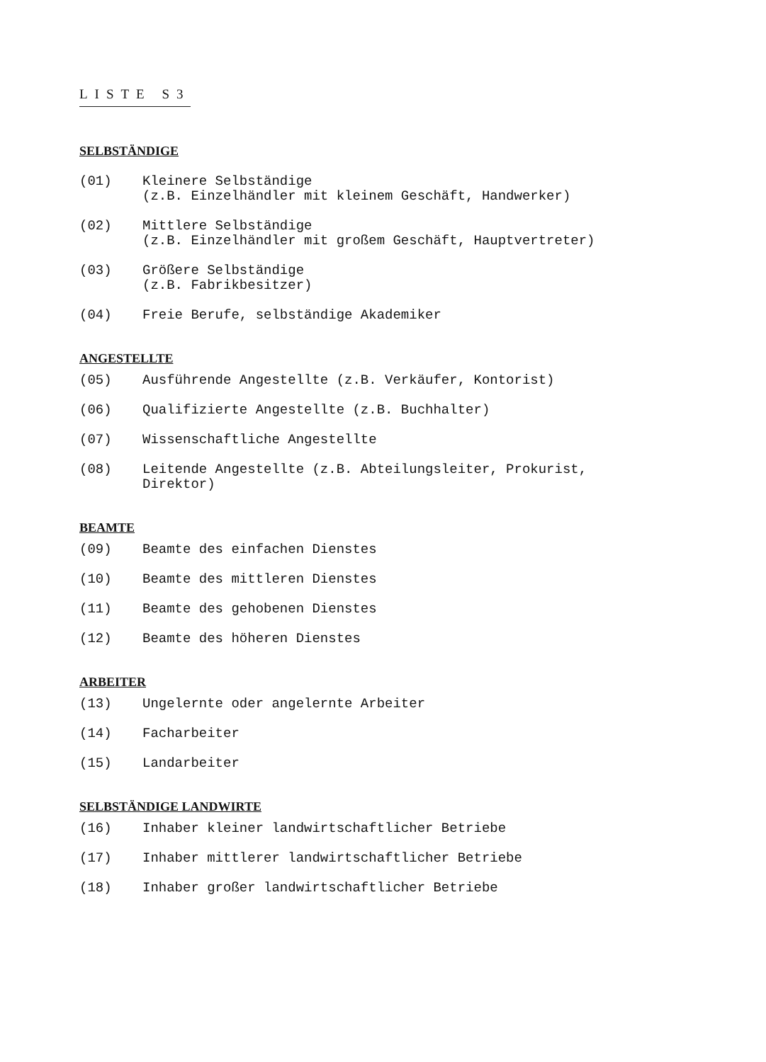LISTE S3
SELBSTÄNDIGE
(01) Kleinere Selbständige
(z.B. Einzelhändler mit kleinem Geschäft, Handwerker)
(02) Mittlere Selbständige
(z.B. Einzelhändler mit großem Geschäft, Hauptvertreter)
(03) Größere Selbständige
(z.B. Fabrikbesitzer)
(04) Freie Berufe, selbständige Akademiker
ANGESTELLTE
(05) Ausführende Angestellte (z.B. Verkäufer, Kontorist)
(06) Qualifizierte Angestellte (z.B. Buchhalter)
(07) Wissenschaftliche Angestellte
(08) Leitende Angestellte (z.B. Abteilungsleiter, Prokurist,
Direktor)
BEAMTE
(09) Beamte des einfachen Dienstes
(10) Beamte des mittleren Dienstes
(11) Beamte des gehobenen Dienstes
(12) Beamte des höheren Dienstes
ARBEITER
(13) Ungelernte oder angelernte Arbeiter
(14) Facharbeiter
(15) Landarbeiter
SELBSTÄNDIGE LANDWIRTE
(16) Inhaber kleiner landwirtschaftlicher Betriebe
(17) Inhaber mittlerer landwirtschaftlicher Betriebe
(18) Inhaber großer landwirtschaftlicher Betriebe